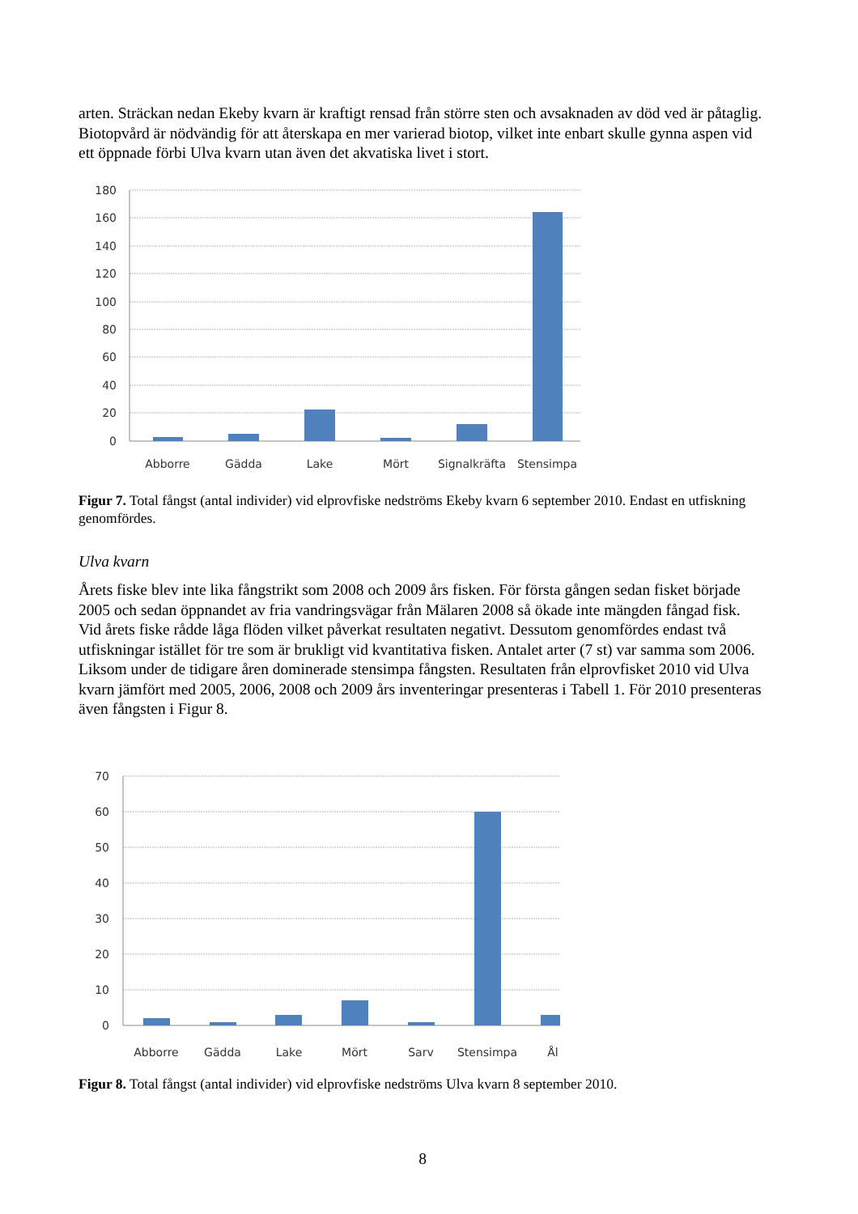arten. Sträckan nedan Ekeby kvarn är kraftigt rensad från större sten och avsaknaden av död ved är påtaglig. Biotopvård är nödvändig för att återskapa en mer varierad biotop, vilket inte enbart skulle gynna aspen vid ett öppnade förbi Ulva kvarn utan även det akvatiska livet i stort.
180
160
140
120
100
80
60
40
20
0
Abborre
Gädda
Lake
Mört
Signalkräfta
Stensimpa
Figur 7. Total fångst (antal individer) vid elprovfiske nedströms Ekeby kvarn 6 september 2010. Endast en utfiskning genomfördes.
Ulva kvarn
Årets fiske blev inte lika fångstrikt som 2008 och 2009 års fisken. För första gången sedan fisket började 2005 och sedan öppnandet av fria vandringsvägar från Mälaren 2008 så ökade inte mängden fångad fisk. Vid årets fiske rådde låga flöden vilket påverkat resultaten negativt. Dessutom genomfördes endast två utfiskningar istället för tre som är brukligt vid kvantitativa fisken. Antalet arter (7 st) var samma som 2006. Liksom under de tidigare åren dominerade stensimpa fångsten. Resultaten från elprovfisket 2010 vid Ulva kvarn jämfört med 2005, 2006, 2008 och 2009 års inventeringar presenteras i Tabell 1. För 2010 presenteras även fångsten i Figur 8.
70
60
50
40
30
20
10
0
Abborre
Gädda
Lake
Mört
Sarv
Stensimpa
Ål
Figur 8. Total fångst (antal individer) vid elprovfiske nedströms Ulva kvarn 8 september 2010.
8